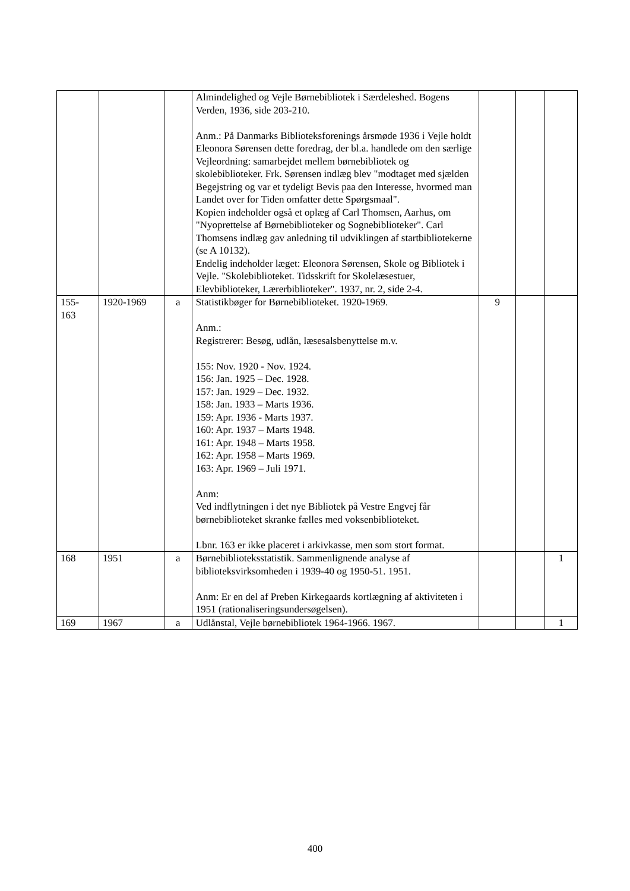| | | | Almindelighed og Vejle Børnebibliotek i Særdeleshed. Bogens Verden, 1936, side 203-210. Anm.: På Danmarks Biblioteksforenings årsmøde 1936 i Vejle holdt Eleonora Sørensen dette foredrag, der bl.a. handlede om den særlige Vejleordning: samarbejdet mellem børnebibliotek og skolebiblioteker. Frk. Sørensen indlæg blev "modtaget med sjælden Begejstring og var et tydeligt Bevis paa den Interesse, hvormed man Landet over for Tiden omfatter dette Spørgsmaal". Kopien indeholder også et oplæg af Carl Thomsen, Aarhus, om "Nyoprettelse af Børnebiblioteker og Sognebiblioteker". Carl Thomsens indlæg gav anledning til udviklingen af startbibliotekerne (se A 10132). Endelig indeholder læget: Eleonora Sørensen, Skole og Bibliotek i Vejle. "Skolebiblioteket. Tidsskrift for Skolelæsestuer, Elevbiblioteker, Lærerbiblioteker". 1937, nr. 2, side 2-4. | | | |
| 155- 163 | 1920-1969 | a | Statistikbøger for Børnebiblioteket. 1920-1969. Anm.: Registrerer: Besøg, udlån, læsesalsbenyttelse m.v. 155: Nov. 1920 - Nov. 1924. 156: Jan. 1925 – Dec. 1928. 157: Jan. 1929 – Dec. 1932. 158: Jan. 1933 – Marts 1936. 159: Apr. 1936 - Marts 1937. 160: Apr. 1937 – Marts 1948. 161: Apr. 1948 – Marts 1958. 162: Apr. 1958 – Marts 1969. 163: Apr. 1969 – Juli 1971. Anm: Ved indflytningen i det nye Bibliotek på Vestre Engvej får børnebiblioteket skranke fælles med voksenbiblioteket. Lbnr. 163 er ikke placeret i arkivkasse, men som stort format. | 9 | | |
| 168 | 1951 | a | Børnebiblioteksstatistik. Sammenlignende analyse af biblioteksvirksomheden i 1939-40 og 1950-51. 1951. Anm: Er en del af Preben Kirkegaards kortlægning af aktiviteten i 1951 (rationaliseringsundersøgelsen). | | | 1 |
| 169 | 1967 | a | Udlånstal, Vejle børnebibliotek 1964-1966. 1967. | | | 1 |
400